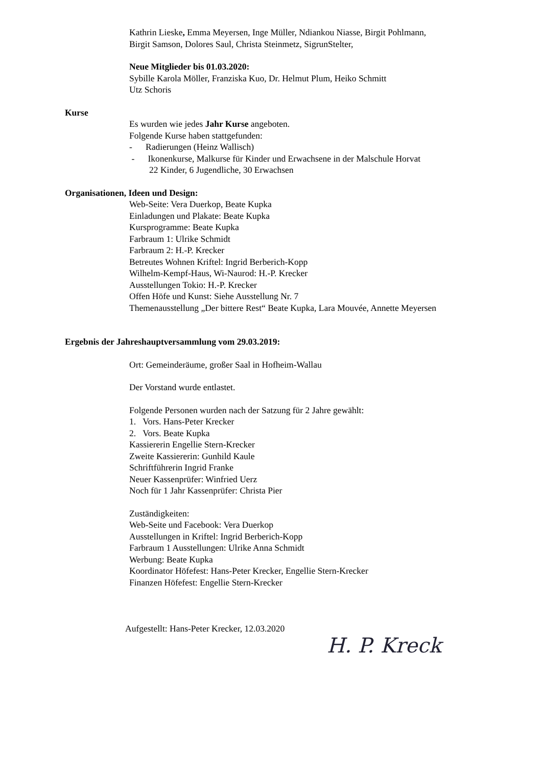Kathrin Lieske, Emma Meyersen, Inge Müller, Ndiankou Niasse, Birgit Pohlmann,
Birgit Samson, Dolores Saul, Christa Steinmetz, SigrunStelter,
Neue Mitglieder bis 01.03.2020:
Sybille Karola Möller, Franziska Kuo, Dr. Helmut Plum, Heiko Schmitt
Utz Schoris
Kurse
Es wurden wie jedes Jahr Kurse angeboten.
Folgende Kurse haben stattgefunden:
- Radierungen (Heinz Wallisch)
- Ikonenkurse, Malkurse für Kinder und Erwachsene in der Malschule Horvat
22 Kinder, 6 Jugendliche, 30 Erwachsen
Organisationen, Ideen und Design:
Web-Seite: Vera Duerkop, Beate Kupka
Einladungen und Plakate: Beate Kupka
Kursprogramme: Beate Kupka
Farbraum 1: Ulrike Schmidt
Farbraum 2: H.-P. Krecker
Betreutes Wohnen Kriftel: Ingrid Berberich-Kopp
Wilhelm-Kempf-Haus, Wi-Naurod: H.-P. Krecker
Ausstellungen Tokio: H.-P. Krecker
Offen Höfe und Kunst: Siehe Ausstellung Nr. 7
Themenausstellung „Der bittere Rest“ Beate Kupka, Lara Mouvée, Annette Meyersen
Ergebnis der Jahreshauptversammlung vom 29.03.2019:
Ort: Gemeinderäume, großer Saal in Hofheim-Wallau
Der Vorstand wurde entlastet.
Folgende Personen wurden nach der Satzung für 2 Jahre gewählt:
1. Vors. Hans-Peter Krecker
2. Vors. Beate Kupka
Kassiererin Engellie Stern-Krecker
Zweite Kassiererin: Gunhild Kaule
Schriftführerin Ingrid Franke
Neuer Kassenprüfer: Winfried Uerz
Noch für 1 Jahr Kassenprüfer: Christa Pier
Zuständigkeiten:
Web-Seite und Facebook: Vera Duerkop
Ausstellungen in Kriftel: Ingrid Berberich-Kopp
Farbraum 1 Ausstellungen: Ulrike Anna Schmidt
Werbung: Beate Kupka
Koordinator Höfefest: Hans-Peter Krecker, Engellie Stern-Krecker
Finanzen Höfefest: Engellie Stern-Krecker
Aufgestellt: Hans-Peter Krecker, 12.03.2020
H. P. Kreck